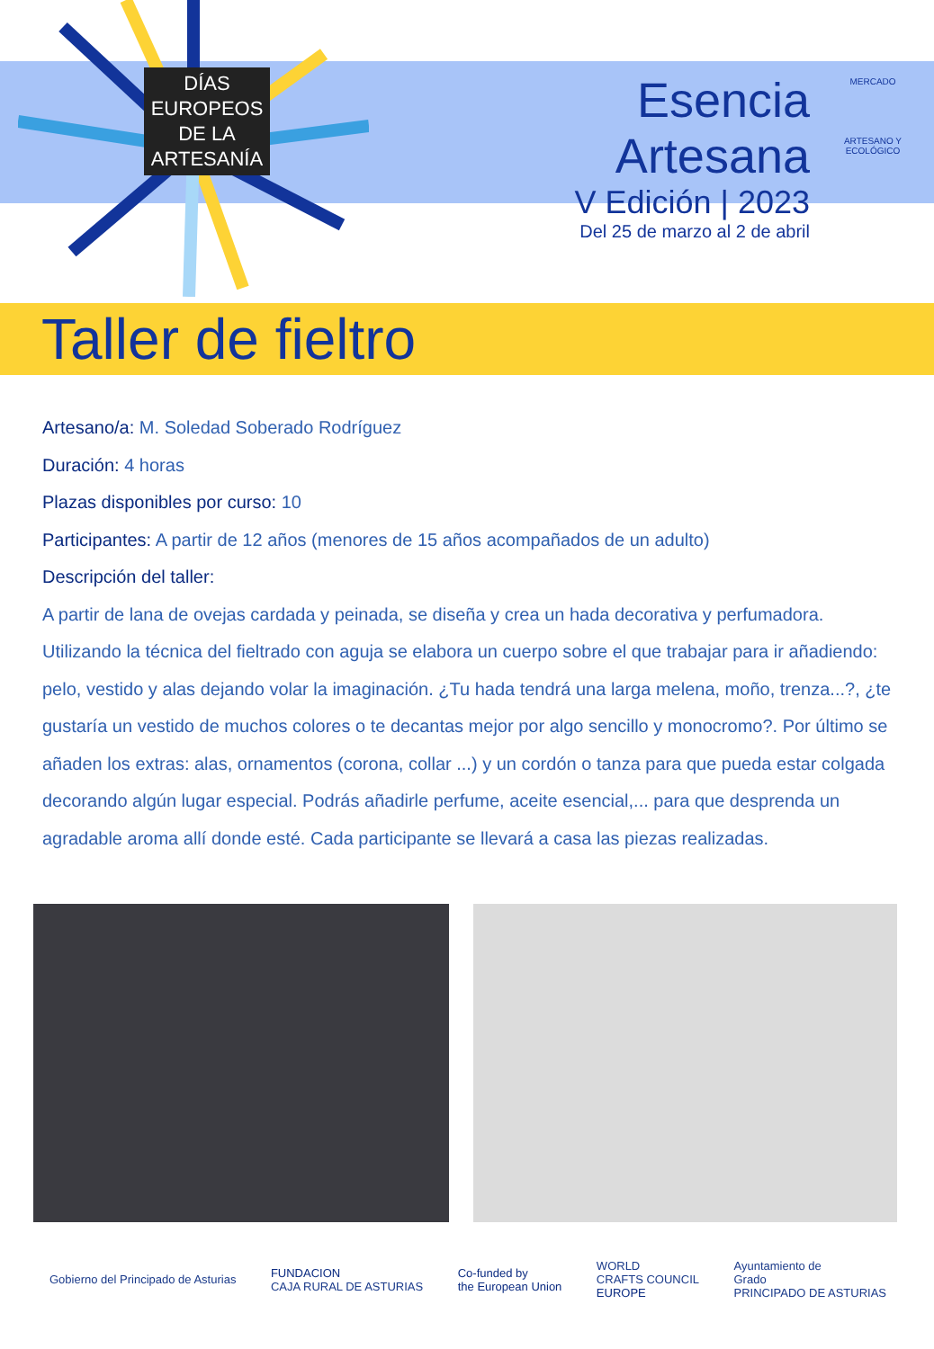DÍAS
EUROPEOS
DE LA
ARTESANÍA
Esencia Artesana
V Edición | 2023
Del 25 de marzo al 2 de abril
MERCADO
ARTESANO Y ECOLÓGICO
Taller de fieltro
Artesano/a: M. Soledad Soberado Rodríguez
Duración: 4 horas
Plazas disponibles por curso: 10
Participantes: A partir de 12 años (menores de 15 años acompañados de un adulto)
Descripción del taller:
A partir de lana de ovejas cardada y peinada, se diseña y crea un hada decorativa y perfumadora. Utilizando la técnica del fieltrado con aguja se elabora un cuerpo sobre el que trabajar para ir añadiendo: pelo, vestido y alas dejando volar la imaginación. ¿Tu hada tendrá una larga melena, moño, trenza...?, ¿te gustaría un vestido de muchos colores o te decantas mejor por algo sencillo y monocromo?. Por último se añaden los extras: alas, ornamentos (corona, collar ...) y un cordón o tanza para que pueda estar colgada decorando algún lugar especial. Podrás añadirle perfume, aceite esencial,... para que desprenda un agradable aroma allí donde esté. Cada participante se llevará a casa las piezas realizadas.
Gobierno del Principado de Asturias
FUNDACION
CAJA RURAL DE ASTURIAS
Co-funded by
the European Union
WORLD
CRAFTS COUNCIL
EUROPE
Ayuntamiento de
Grado
PRINCIPADO DE ASTURIAS